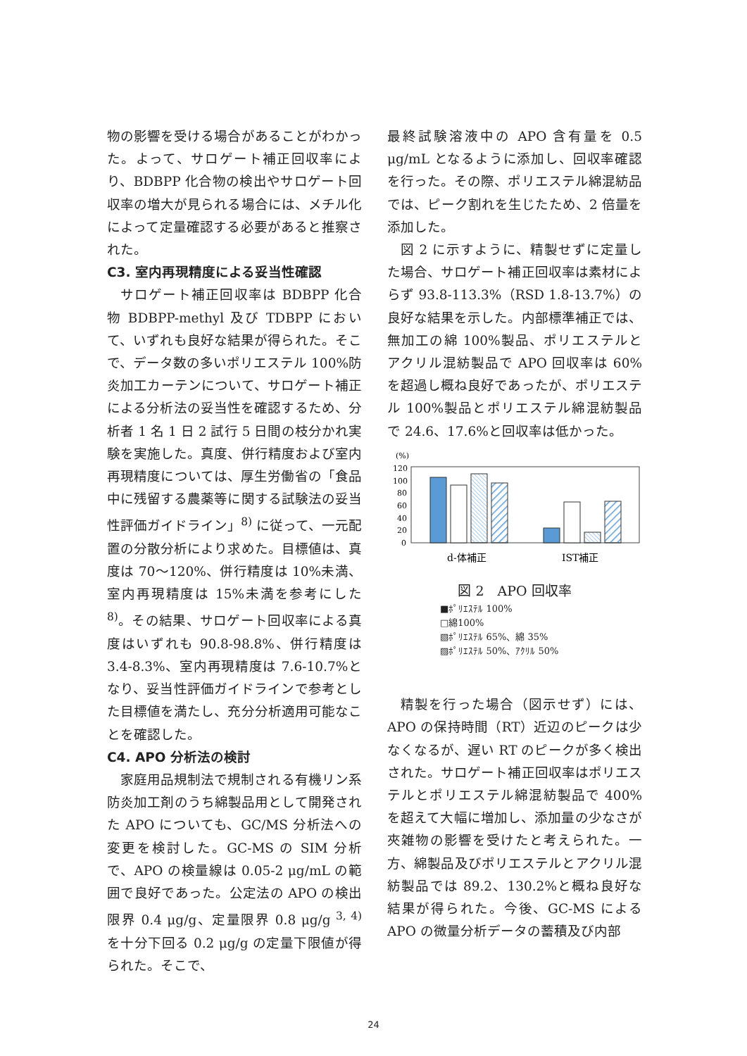物の影響を受ける場合があることがわかった。よって、サロゲート補正回収率により、BDBPP 化合物の検出やサロゲート回収率の増大が見られる場合には、メチル化によって定量確認する必要があると推察された。
C3. 室内再現精度による妥当性確認
サロゲート補正回収率は BDBPP 化合物 BDBPP-methyl 及び TDBPP において、いずれも良好な結果が得られた。そこで、データ数の多いポリエステル 100%防炎加工カーテンについて、サロゲート補正による分析法の妥当性を確認するため、分析者 1 名 1 日 2 試行 5 日間の枝分かれ実験を実施した。真度、併行精度および室内再現精度については、厚生労働省の「食品中に残留する農薬等に関する試験法の妥当性評価ガイドライン」<sup>8)</sup> に従って、一元配置の分散分析により求めた。目標値は、真度は 70～120%、併行精度は 10%未満、室内再現精度は 15%未満を参考にした <sup>8)</sup>。その結果、サロゲート回収率による真度はいずれも 90.8-98.8%、併行精度は 3.4-8.3%、室内再現精度は 7.6-10.7%となり、妥当性評価ガイドラインで参考とした目標値を満たし、充分分析適用可能なことを確認した。
C4. APO 分析法の検討
家庭用品規制法で規制される有機リン系防炎加工剤のうち綿製品用として開発された APO についても、GC/MS 分析法への変更を検討した。GC-MS の SIM 分析で、APO の検量線は 0.05-2 μg/mL の範囲で良好であった。公定法の APO の検出限界 0.4 μg/g、定量限界 0.8 μg/g <sup>3, 4)</sup> を十分下回る 0.2 μg/g の定量下限値が得られた。そこで、
最終試験溶液中の APO 含有量を 0.5 μg/mL となるように添加し、回収率確認を行った。その際、ポリエステル綿混紡品では、ピーク割れを生じたため、2 倍量を添加した。
図 2 に示すように、精製せずに定量した場合、サロゲート補正回収率は素材によらず 93.8-113.3%（RSD 1.8-13.7%）の良好な結果を示した。内部標準補正では、無加工の綿 100%製品、ポリエステルとアクリル混紡製品で APO 回収率は 60%を超過し概ね良好であったが、ポリエステル 100%製品とポリエステル綿混紡製品で 24.6、17.6%と回収率は低かった。
(%)
120
100
80
60
40
20
0
d-体補正
IST補正
図 2　APO 回収率
■ﾎﾟﾘｴｽﾃﾙ 100%
□綿100%
▧ﾎﾟﾘｴｽﾃﾙ 65%、綿 35%
▨ﾎﾟﾘｴｽﾃﾙ 50%、ｱｸﾘﾙ 50%
精製を行った場合（図示せず）には、APO の保持時間（RT）近辺のピークは少なくなるが、遅い RT のピークが多く検出された。サロゲート補正回収率はポリエステルとポリエステル綿混紡製品で 400%を超えて大幅に増加し、添加量の少なさが夾雑物の影響を受けたと考えられた。一方、綿製品及びポリエステルとアクリル混紡製品では 89.2、130.2%と概ね良好な結果が得られた。今後、GC-MS による APO の微量分析データの蓄積及び内部
24